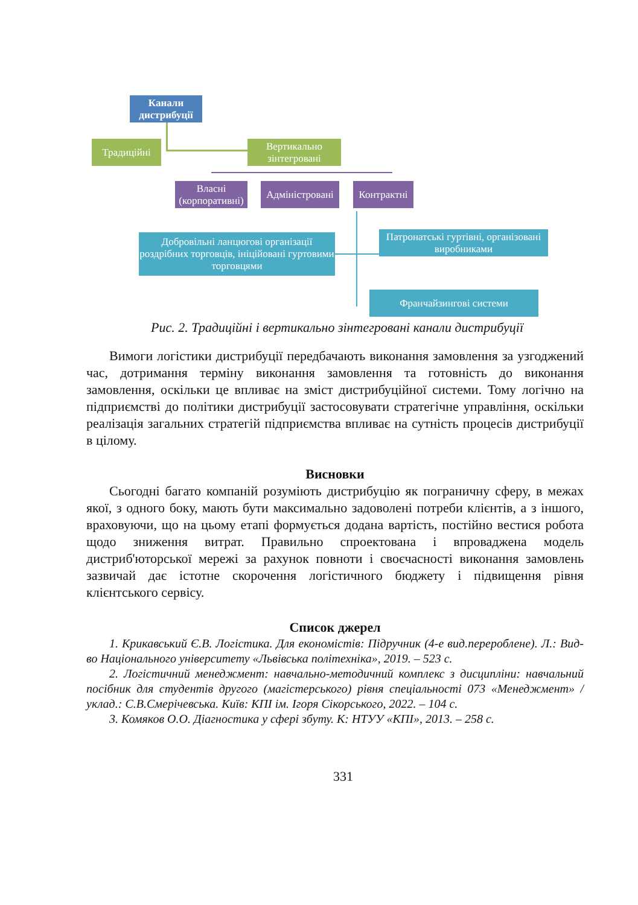Канали дистрибуції
Традиційні
Вертикально зінтегровані
Власні (корпоративні)
Адміністровані
Контрактні
Добровільні ланцюгові організації роздрібних торговців, ініційовані гуртовими торговцями
Патронатські гуртівні, організовані виробниками
Франчайзингові системи
Рис. 2. Традиційні і вертикально зінтегровані канали дистрибуції
Вимоги логістики дистрибуції передбачають виконання замовлення за узгоджений час, дотримання терміну виконання замовлення та готовність до виконання замовлення, оскільки це впливає на зміст дистрибуційної системи. Тому логічно на підприємстві до політики дистрибуції застосовувати стратегічне управління, оскільки реалізація загальних стратегій підприємства впливає на сутність процесів дистрибуції в цілому.
Висновки
Сьогодні багато компаній розуміють дистрибуцію як пограничну сферу, в межах якої, з одного боку, мають бути максимально задоволені потреби клієнтів, а з іншого, враховуючи, що на цьому етапі формується додана вартість, постійно вестися робота щодо зниження витрат. Правильно спроектована і впроваджена модель дистриб'юторської мережі за рахунок повноти і своєчасності виконання замовлень зазвичай дає істотне скорочення логістичного бюджету і підвищення рівня клієнтського сервісу.
Список джерел
1. Крикавський Є.В. Логістика. Для економістів: Підручник (4-е вид.перероблене). Л.: Вид-во Національного університету «Львівська політехніка», 2019. – 523 с.
2. Логістичний менеджмент: навчально-методичний комплекс з дисципліни: навчальний посібник для студентів другого (магістерського) рівня спеціальності 073 «Менеджмент» / уклад.: С.В.Смерічевська. Київ: КПІ ім. Ігоря Сікорського, 2022. – 104 с.
3. Комяков О.О. Діагностика у сфері збуту. К: НТУУ «КПІ», 2013. – 258 с.
331